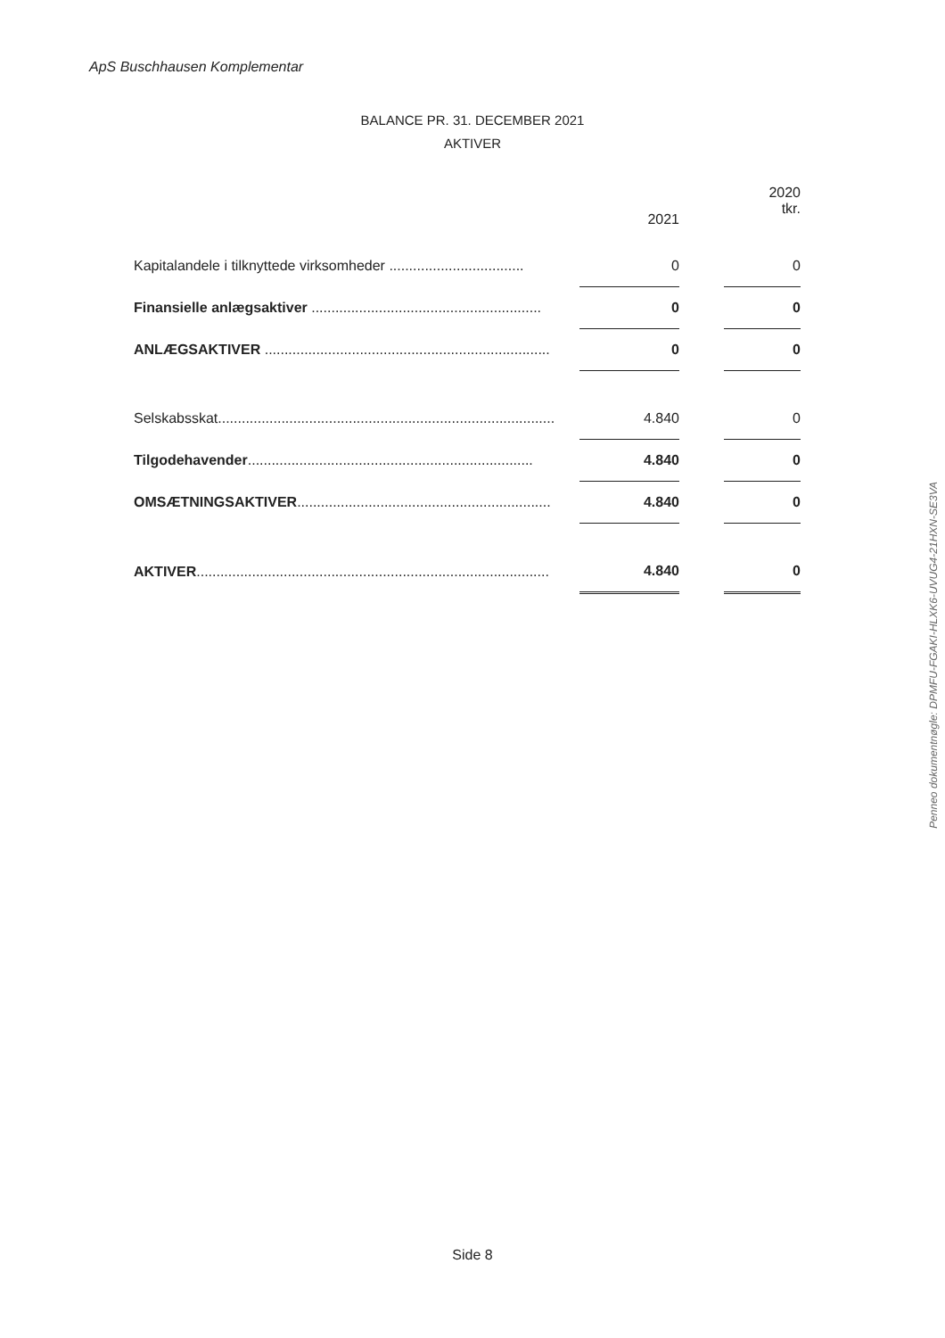ApS Buschhausen Komplementar
BALANCE PR. 31. DECEMBER 2021
AKTIVER
| | 2021 | | 2020 tkr. |
| --- | --- | --- | --- |
| Kapitalandele i tilknyttede virksomheder .................................. | 0 | | 0 |
| Finansielle anlægsaktiver .......................................................... | 0 | | 0 |
| ANLÆGSAKTIVER ........................................................................ | 0 | | 0 |
| Selskabsskat..................................................................................... | 4.840 | | 0 |
| Tilgodehavender ........................................................................ | 4.840 | | 0 |
| OMSÆTNINGSAKTIVER ................................................................ | 4.840 | | 0 |
| AKTIVER ......................................................................................... | 4.840 | | 0 |
Penneo dokumentnøgle: DPMFU-FGAKI-HLXK6-UVUG4-21HXN-SE3VA
Side 8